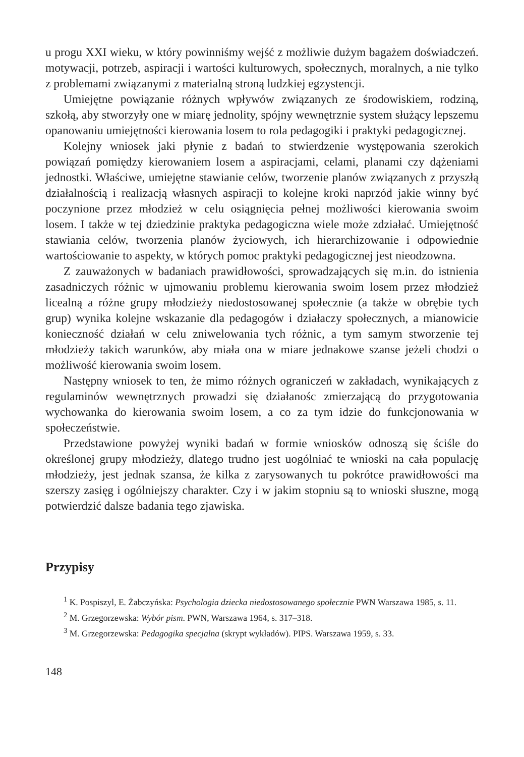u progu XXI wieku, w który powinniśmy wejść z możliwie dużym bagażem doświadczeń. motywacji, potrzeb, aspiracji i wartości kulturowych, społecznych, moralnych, a nie tylko z problemami związanymi z materialną stroną ludzkiej egzystencji.
Umiejętne powiązanie różnych wpływów związanych ze środowiskiem, rodziną, szkołą, aby stworzyły one w miarę jednolity, spójny wewnętrznie system służący lepszemu opanowaniu umiejętności kierowania losem to rola pedagogiki i praktyki pedagogicznej.
Kolejny wniosek jaki płynie z badań to stwierdzenie występowania szerokich powiązań pomiędzy kierowaniem losem a aspiracjami, celami, planami czy dążeniami jednostki. Właściwe, umiejętne stawianie celów, tworzenie planów związanych z przyszłą działalnością i realizacją własnych aspiracji to kolejne kroki naprzód jakie winny być poczynione przez młodzież w celu osiągnięcia pełnej możliwości kierowania swoim losem. I także w tej dziedzinie praktyka pedagogiczna wiele może zdziałać. Umiejętność stawiania celów, tworzenia planów życiowych, ich hierarchizowanie i odpowiednie wartościowanie to aspekty, w których pomoc praktyki pedagogicznej jest nieodzowna.
Z zauważonych w badaniach prawidłowości, sprowadzających się m.in. do istnienia zasadniczych różnic w ujmowaniu problemu kierowania swoim losem przez młodzież licealną a różne grupy młodzieży niedostosowanej społecznie (a także w obrębie tych grup) wynika kolejne wskazanie dla pedagogów i działaczy społecznych, a mianowicie konieczność działań w celu zniwelowania tych różnic, a tym samym stworzenie tej młodzieży takich warunków, aby miała ona w miare jednakowe szanse jeżeli chodzi o możliwość kierowania swoim losem.
Następny wniosek to ten, że mimo różnych ograniczeń w zakładach, wynikających z regulaminów wewnętrznych prowadzi się działanośc zmierzającą do przygotowania wychowanka do kierowania swoim losem, a co za tym idzie do funkcjonowania w społeczeństwie.
Przedstawione powyżej wyniki badań w formie wniosków odnoszą się ściśle do określonej grupy młodzieży, dlatego trudno jest uogólniać te wnioski na cała populację młodzieży, jest jednak szansa, że kilka z zarysowanych tu pokrótce prawidłowości ma szerszy zasięg i ogólniejszy charakter. Czy i w jakim stopniu są to wnioski słuszne, mogą potwierdzić dalsze badania tego zjawiska.
Przypisy
<sup>1</sup> K. Pospiszyl, E. Żabczyńska: Psychologia dziecka niedostosowanego społecznie PWN Warszawa 1985, s. 11.
<sup>2</sup> M. Grzegorzewska: Wybór pism. PWN, Warszawa 1964, s. 317–318.
<sup>3</sup> M. Grzegorzewska: Pedagogika specjalna (skrypt wykładów). PIPS. Warszawa 1959, s. 33.
148